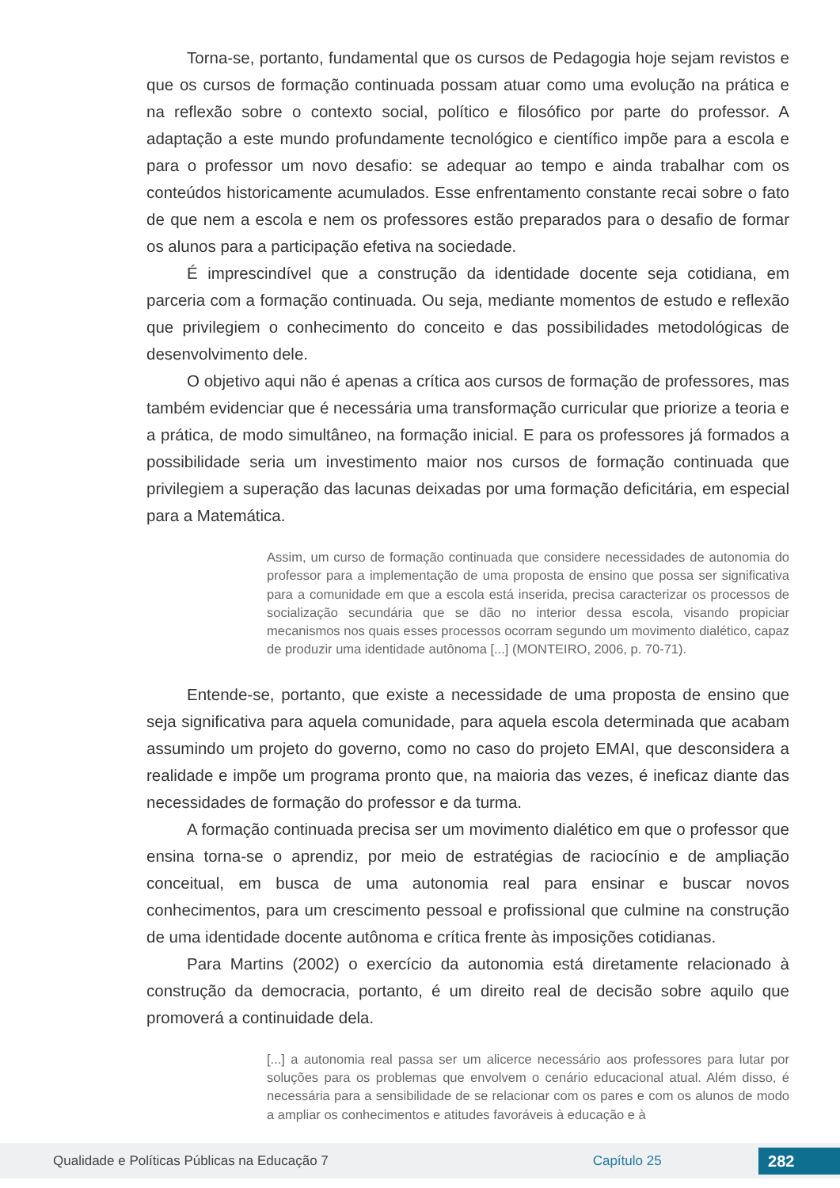Torna-se, portanto, fundamental que os cursos de Pedagogia hoje sejam revistos e que os cursos de formação continuada possam atuar como uma evolução na prática e na reflexão sobre o contexto social, político e filosófico por parte do professor. A adaptação a este mundo profundamente tecnológico e científico impõe para a escola e para o professor um novo desafio: se adequar ao tempo e ainda trabalhar com os conteúdos historicamente acumulados. Esse enfrentamento constante recai sobre o fato de que nem a escola e nem os professores estão preparados para o desafio de formar os alunos para a participação efetiva na sociedade.
É imprescindível que a construção da identidade docente seja cotidiana, em parceria com a formação continuada. Ou seja, mediante momentos de estudo e reflexão que privilegiem o conhecimento do conceito e das possibilidades metodológicas de desenvolvimento dele.
O objetivo aqui não é apenas a crítica aos cursos de formação de professores, mas também evidenciar que é necessária uma transformação curricular que priorize a teoria e a prática, de modo simultâneo, na formação inicial. E para os professores já formados a possibilidade seria um investimento maior nos cursos de formação continuada que privilegiem a superação das lacunas deixadas por uma formação deficitária, em especial para a Matemática.
Assim, um curso de formação continuada que considere necessidades de autonomia do professor para a implementação de uma proposta de ensino que possa ser significativa para a comunidade em que a escola está inserida, precisa caracterizar os processos de socialização secundária que se dão no interior dessa escola, visando propiciar mecanismos nos quais esses processos ocorram segundo um movimento dialético, capaz de produzir uma identidade autônoma [...] (MONTEIRO, 2006, p. 70-71).
Entende-se, portanto, que existe a necessidade de uma proposta de ensino que seja significativa para aquela comunidade, para aquela escola determinada que acabam assumindo um projeto do governo, como no caso do projeto EMAI, que desconsidera a realidade e impõe um programa pronto que, na maioria das vezes, é ineficaz diante das necessidades de formação do professor e da turma.
A formação continuada precisa ser um movimento dialético em que o professor que ensina torna-se o aprendiz, por meio de estratégias de raciocínio e de ampliação conceitual, em busca de uma autonomia real para ensinar e buscar novos conhecimentos, para um crescimento pessoal e profissional que culmine na construção de uma identidade docente autônoma e crítica frente às imposições cotidianas.
Para Martins (2002) o exercício da autonomia está diretamente relacionado à construção da democracia, portanto, é um direito real de decisão sobre aquilo que promoverá a continuidade dela.
[...] a autonomia real passa ser um alicerce necessário aos professores para lutar por soluções para os problemas que envolvem o cenário educacional atual. Além disso, é necessária para a sensibilidade de se relacionar com os pares e com os alunos de modo a ampliar os conhecimentos e atitudes favoráveis à educação e à
Qualidade e Políticas Públicas na Educação 7 Capítulo 25 282